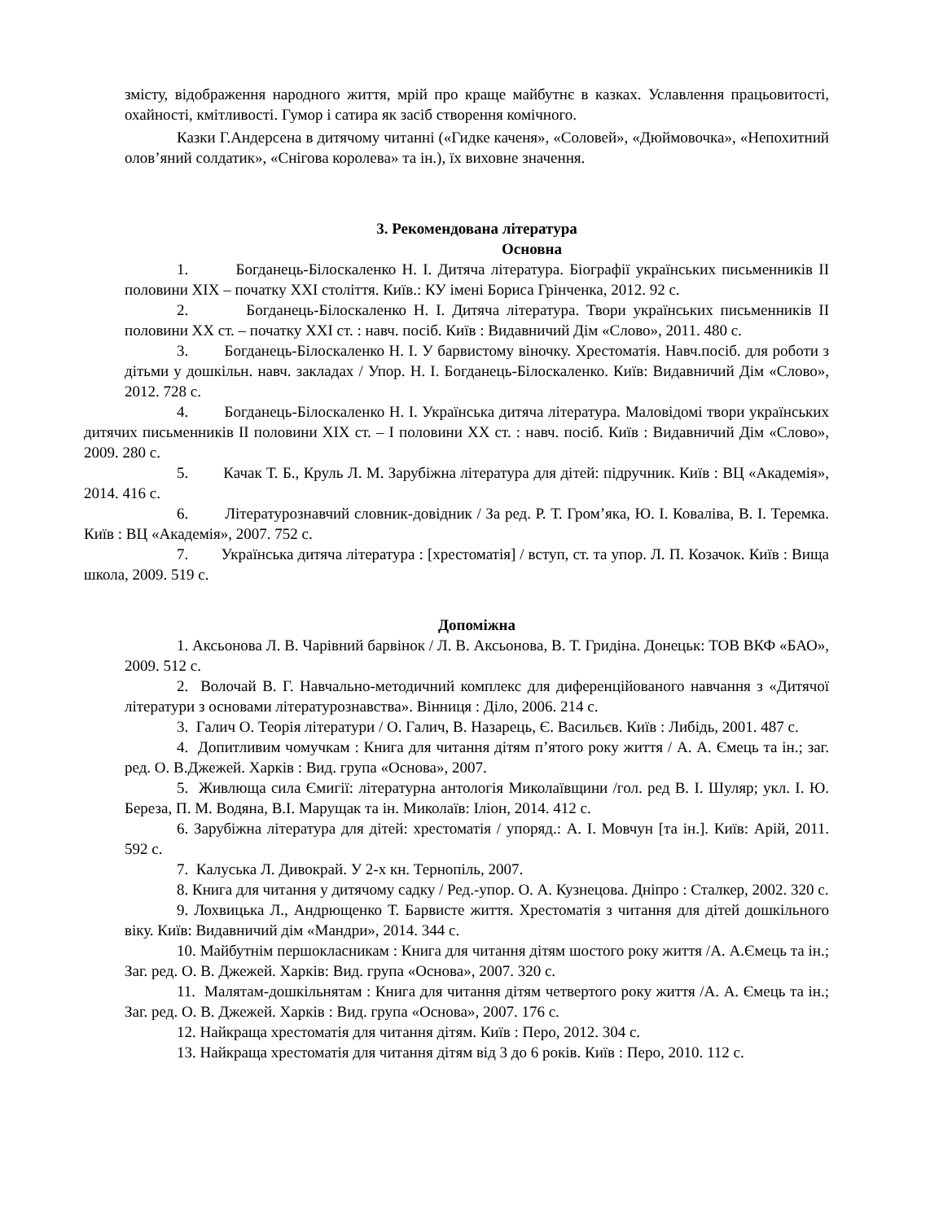змісту, відображення народного життя, мрій про краще майбутнє в казках. Уславлення працьовитості, охайності, кмітливості. Гумор і сатира як засіб створення комічного.
Казки Г.Андерсена в дитячому читанні («Гидке каченя», «Соловей», «Дюймовочка», «Непохитний олов’яний солдатик», «Снігова королева» та ін.), їх виховне значення.
3. Рекомендована література
Основна
1. Богданець-Білоскаленко Н. І. Дитяча література. Біографії українських письменників ІІ половини ХІХ – початку ХХІ століття. Київ.: КУ імені Бориса Грінченка, 2012. 92 с.
2. Богданець-Білоскаленко Н. І. Дитяча література. Твори українських письменників ІІ половини ХХ ст. – початку ХХІ ст. : навч. посіб. Київ : Видавничий Дім «Слово», 2011. 480 с.
3. Богданець-Білоскаленко Н. І. У барвистому віночку. Хрестоматія. Навч.посіб. для роботи з дітьми у дошкільн. навч. закладах / Упор. Н. І. Богданець-Білоскаленко. Київ: Видавничий Дім «Слово», 2012. 728 с.
4. Богданець-Білоскаленко Н. І. Українська дитяча література. Маловідомі твори українських дитячих письменників ІІ половини ХІХ ст. – І половини ХХ ст. : навч. посіб. Київ : Видавничий Дім «Слово», 2009. 280 с.
5. Качак Т. Б., Круль Л. М. Зарубіжна література для дітей: підручник. Київ : ВЦ «Академія», 2014. 416 с.
6. Літературознавчий словник-довідник / За ред. Р. Т. Гром’яка, Ю. І. Коваліва, В. І. Теремка. Київ : ВЦ «Академія», 2007. 752 с.
7. Українська дитяча література : [хрестоматія] / вступ, ст. та упор. Л. П. Козачок. Київ : Вища школа, 2009. 519 с.
Допоміжна
1. Аксьонова Л. В. Чарівний барвінок / Л. В. Аксьонова, В. Т. Гридіна. Донецьк: ТОВ ВКФ «БАО», 2009. 512 с.
2. Волочай В. Г. Навчально-методичний комплекс для диференційованого навчання з «Дитячої літератури з основами літературознавства». Вінниця : Діло, 2006. 214 с.
3. Галич О. Теорія літератури / О. Галич, В. Назарець, Є. Васильєв. Київ : Либідь, 2001. 487 с.
4. Допитливим чомучкам : Книга для читання дітям п’ятого року життя / А. А. Ємець та ін.; заг. ред. О. В.Джежей. Харків : Вид. група «Основа», 2007.
5. Живлюща сила Ємигії: літературна антологія Миколаївщини /гол. ред В. І. Шуляр; укл. І. Ю. Береза, П. М. Водяна, В.І. Марущак та ін. Миколаїв: Іліон, 2014. 412 с.
6. Зарубіжна література для дітей: хрестоматія / упоряд.: А. І. Мовчун [та ін.]. Київ: Арій, 2011. 592 с.
7. Калуська Л. Дивокрай. У 2-х кн. Тернопіль, 2007.
8. Книга для читання у дитячому садку / Ред.-упор. О. А. Кузнецова. Дніпро : Сталкер, 2002. 320 с.
9. Лохвицька Л., Андрющенко Т. Барвисте життя. Хрестоматія з читання для дітей дошкільного віку. Київ: Видавничий дім «Мандри», 2014. 344 с.
10. Майбутнім першокласникам : Книга для читання дітям шостого року життя /А. А.Ємець та ін.; Заг. ред. О. В. Джежей. Харків: Вид. група «Основа», 2007. 320 с.
11. Малятам-дошкільнятам : Книга для читання дітям четвертого року життя /А. А. Ємець та ін.; Заг. ред. О. В. Джежей. Харків : Вид. група «Основа», 2007. 176 с.
12. Найкраща хрестоматія для читання дітям. Київ : Перо, 2012. 304 с.
13. Найкраща хрестоматія для читання дітям від 3 до 6 років. Київ : Перо, 2010. 112 с.